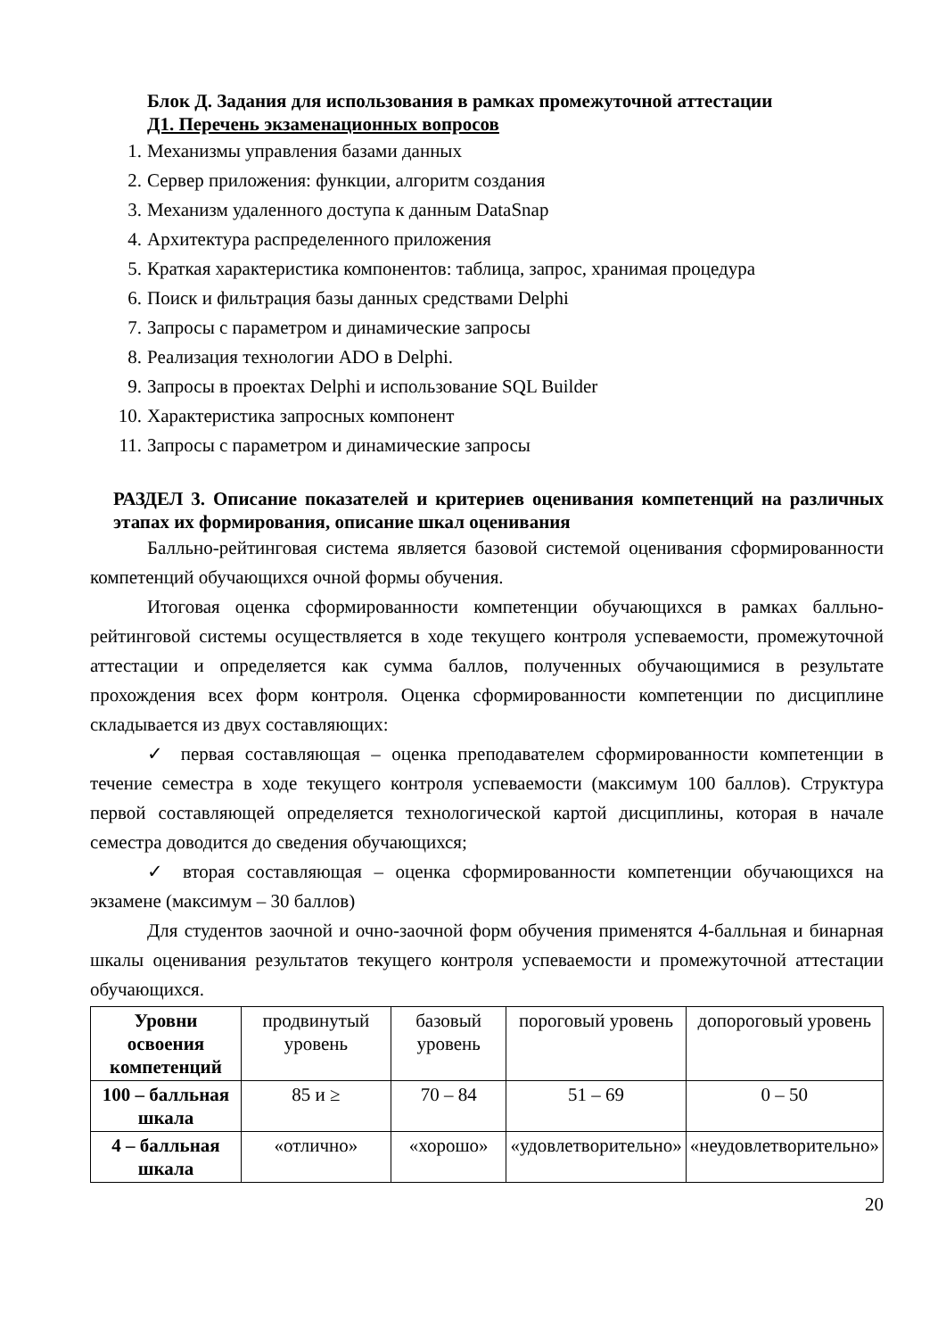Блок Д. Задания для использования в рамках промежуточной аттестации
Д1. Перечень экзаменационных вопросов
1. Механизмы управления базами данных
2. Сервер приложения: функции, алгоритм создания
3. Механизм удаленного доступа к данным DataSnap
4. Архитектура распределенного приложения
5. Краткая характеристика компонентов: таблица, запрос, хранимая процедура
6. Поиск и фильтрация базы данных средствами Delphi
7. Запросы с параметром и динамические запросы
8. Реализация технологии ADO в Delphi.
9. Запросы в проектах Delphi и использование SQL Builder
10. Характеристика запросных компонент
11. Запросы с параметром и динамические запросы
РАЗДЕЛ 3. Описание показателей и критериев оценивания компетенций на различных этапах их формирования, описание шкал оценивания
Балльно-рейтинговая система является базовой системой оценивания сформированности компетенций обучающихся очной формы обучения.
Итоговая оценка сформированности компетенции обучающихся в рамках балльно-рейтинговой системы осуществляется в ходе текущего контроля успеваемости, промежуточной аттестации и определяется как сумма баллов, полученных обучающимися в результате прохождения всех форм контроля. Оценка сформированности компетенции по дисциплине складывается из двух составляющих:
✓ первая составляющая – оценка преподавателем сформированности компетенции в течение семестра в ходе текущего контроля успеваемости (максимум 100 баллов). Структура первой составляющей определяется технологической картой дисциплины, которая в начале семестра доводится до сведения обучающихся;
✓ вторая составляющая – оценка сформированности компетенции обучающихся на экзамене (максимум – 30 баллов)
Для студентов заочной и очно-заочной форм обучения применятся 4-балльная и бинарная шкалы оценивания результатов текущего контроля успеваемости и промежуточной аттестации обучающихся.
| Уровни освоения компетенций | продвинутый уровень | базовый уровень | пороговый уровень | допороговый уровень |
| --- | --- | --- | --- | --- |
| 100 – балльная шкала | 85 и ≥ | 70 – 84 | 51 – 69 | 0 – 50 |
| 4 – балльная шкала | «отлично» | «хорошо» | «удовлетворительно» | «неудовлетворительно» |
20